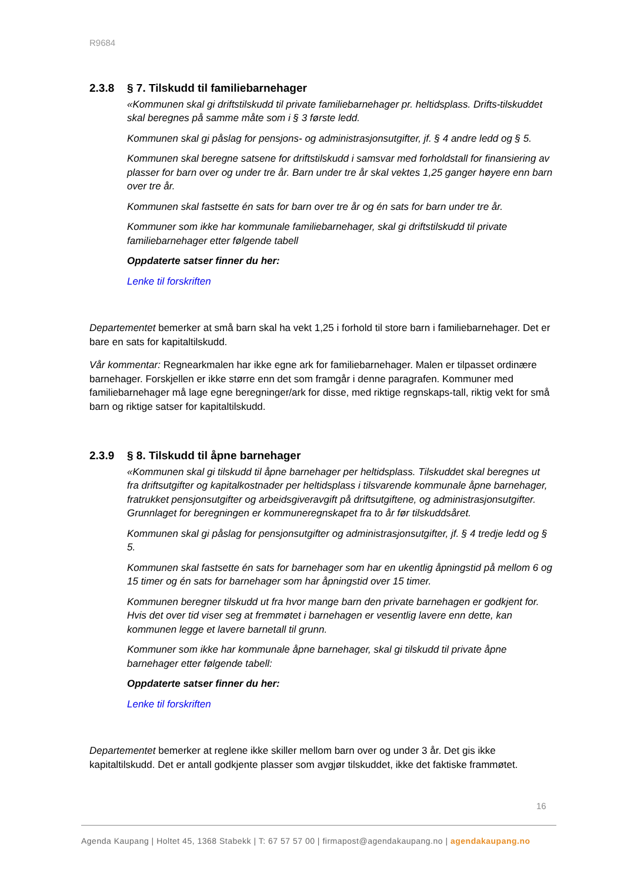R9684
2.3.8 § 7. Tilskudd til familiebarnehager
«Kommunen skal gi driftstilskudd til private familiebarnehager pr. heltidsplass. Drifts-tilskuddet skal beregnes på samme måte som i § 3 første ledd.
Kommunen skal gi påslag for pensjons- og administrasjonsutgifter, jf. § 4 andre ledd og § 5.
Kommunen skal beregne satsene for driftstilskudd i samsvar med forholdstall for finansiering av plasser for barn over og under tre år. Barn under tre år skal vektes 1,25 ganger høyere enn barn over tre år.
Kommunen skal fastsette én sats for barn over tre år og én sats for barn under tre år.
Kommuner som ikke har kommunale familiebarnehager, skal gi driftstilskudd til private familiebarnehager etter følgende tabell
Oppdaterte satser finner du her:
Lenke til forskriften
Departementet bemerker at små barn skal ha vekt 1,25 i forhold til store barn i familiebarnehager. Det er bare en sats for kapitaltilskudd.
Vår kommentar: Regnearkmalen har ikke egne ark for familiebarnehager. Malen er tilpasset ordinære barnehager. Forskjellen er ikke større enn det som framgår i denne paragrafen. Kommuner med familiebarnehager må lage egne beregninger/ark for disse, med riktige regnskaps-tall, riktig vekt for små barn og riktige satser for kapitaltilskudd.
2.3.9 § 8. Tilskudd til åpne barnehager
«Kommunen skal gi tilskudd til åpne barnehager per heltidsplass. Tilskuddet skal beregnes ut fra driftsutgifter og kapitalkostnader per heltidsplass i tilsvarende kommunale åpne barnehager, fratrukket pensjonsutgifter og arbeidsgiveravgift på driftsutgiftene, og administrasjonsutgifter. Grunnlaget for beregningen er kommuneregnskapet fra to år før tilskuddsåret.
Kommunen skal gi påslag for pensjonsutgifter og administrasjonsutgifter, jf. § 4 tredje ledd og § 5.
Kommunen skal fastsette én sats for barnehager som har en ukentlig åpningstid på mellom 6 og 15 timer og én sats for barnehager som har åpningstid over 15 timer.
Kommunen beregner tilskudd ut fra hvor mange barn den private barnehagen er godkjent for. Hvis det over tid viser seg at fremmøtet i barnehagen er vesentlig lavere enn dette, kan kommunen legge et lavere barnetall til grunn.
Kommuner som ikke har kommunale åpne barnehager, skal gi tilskudd til private åpne barnehager etter følgende tabell:
Oppdaterte satser finner du her:
Lenke til forskriften
Departementet bemerker at reglene ikke skiller mellom barn over og under 3 år. Det gis ikke kapitaltilskudd. Det er antall godkjente plasser som avgjør tilskuddet, ikke det faktiske frammøtet.
16
Agenda Kaupang | Holtet 45, 1368 Stabekk | T: 67 57 57 00 | firmapost@agendakaupang.no | agendakaupang.no